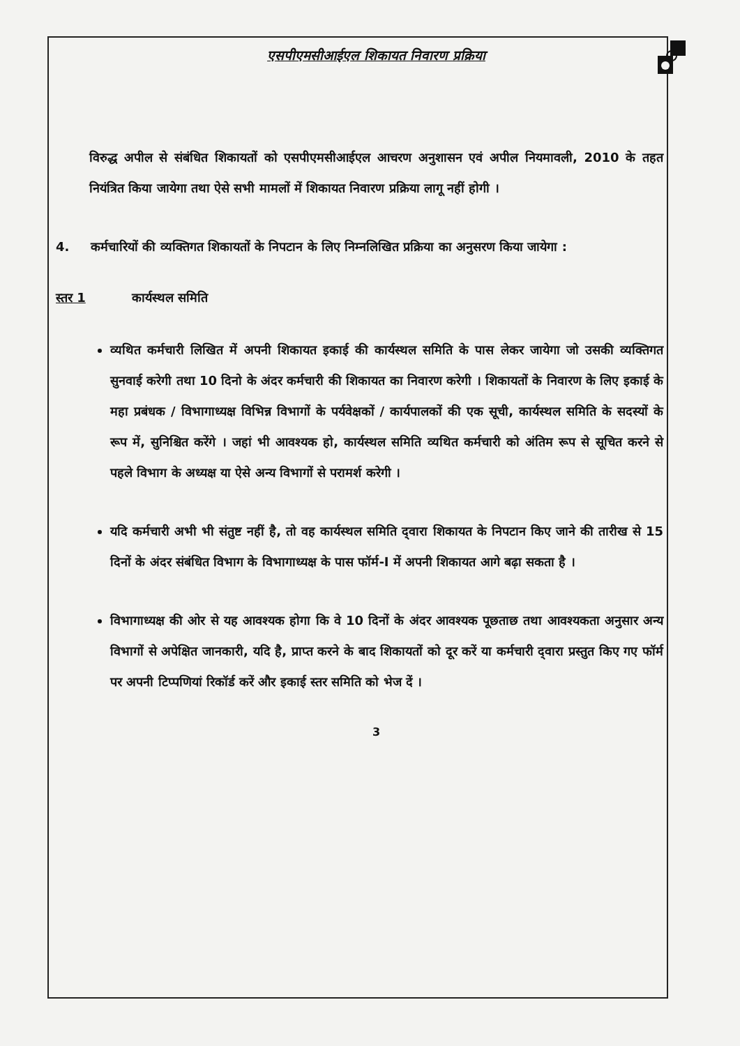एसपीएमसीआईएल शिकायत निवारण प्रक्रिया
विरुद्ध अपील से संबंधित शिकायतों को एसपीएमसीआईएल आचरण अनुशासन एवं अपील नियमावली, 2010 के तहत नियंत्रित किया जायेगा तथा ऐसे सभी मामलों में शिकायत निवारण प्रक्रिया लागू नहीं होगी ।
4. कर्मचारियों की व्यक्तिगत शिकायतों के निपटान के लिए निम्नलिखित प्रक्रिया का अनुसरण किया जायेगा :
स्तर 1 कार्यस्थल समिति
व्यथित कर्मचारी लिखित में अपनी शिकायत इकाई की कार्यस्थल समिति के पास लेकर जायेगा जो उसकी व्यक्तिगत सुनवाई करेगी तथा 10 दिनो के अंदर कर्मचारी की शिकायत का निवारण करेगी । शिकायतों के निवारण के लिए इकाई के महा प्रबंधक / विभागाध्यक्ष विभिन्न विभागों के पर्यवेक्षकों / कार्यपालकों की एक सूची, कार्यस्थल समिति के सदस्यों के रूप में, सुनिश्चित करेंगे । जहां भी आवश्यक हो, कार्यस्थल समिति व्यथित कर्मचारी को अंतिम रूप से सूचित करने से पहले विभाग के अध्यक्ष या ऐसे अन्य विभागों से परामर्श करेगी ।
यदि कर्मचारी अभी भी संतुष्ट नहीं है, तो वह कार्यस्थल समिति द्‌वारा शिकायत के निपटान किए जाने की तारीख से 15 दिनों के अंदर संबंधित विभाग के विभागाध्यक्ष के पास फॉर्म-I में अपनी शिकायत आगे बढ़ा सकता है ।
विभागाध्यक्ष की ओर से यह आवश्यक होगा कि वे 10 दिनों के अंदर आवश्यक पूछताछ तथा आवश्यकता अनुसार अन्य विभागों से अपेक्षित जानकारी, यदि है, प्राप्त करने के बाद शिकायतों को दूर करें या कर्मचारी द्‌वारा प्रस्तुत किए गए फॉर्म पर अपनी टिप्पणियां रिकॉर्ड करें और इकाई स्तर समिति को भेज दें ।
3